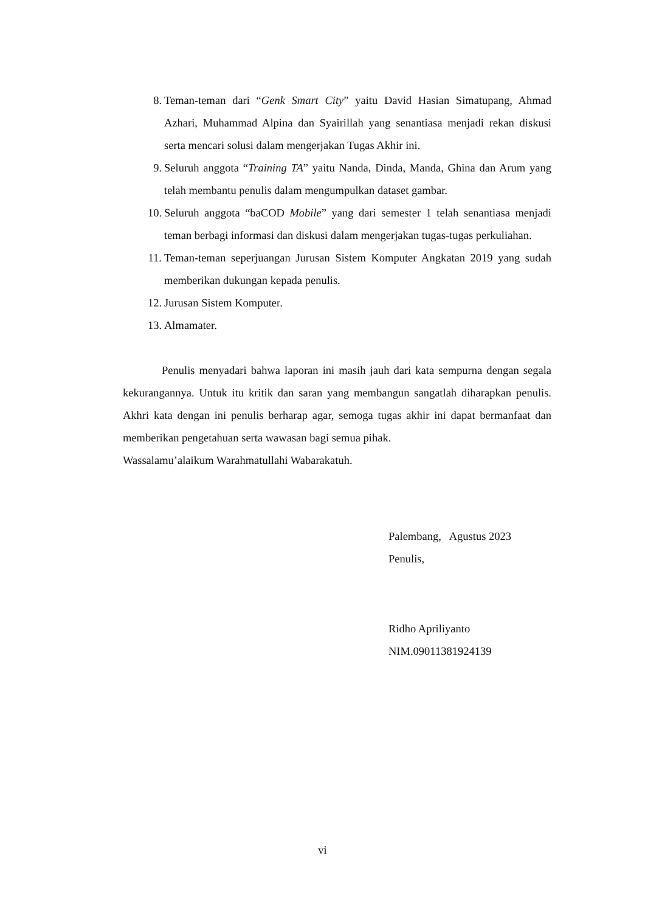8. Teman-teman dari “Genk Smart City” yaitu David Hasian Simatupang, Ahmad Azhari, Muhammad Alpina dan Syairillah yang senantiasa menjadi rekan diskusi serta mencari solusi dalam mengerjakan Tugas Akhir ini.
9. Seluruh anggota “Training TA” yaitu Nanda, Dinda, Manda, Ghina dan Arum yang telah membantu penulis dalam mengumpulkan dataset gambar.
10. Seluruh anggota “baCOD Mobile” yang dari semester 1 telah senantiasa menjadi teman berbagi informasi dan diskusi dalam mengerjakan tugas-tugas perkuliahan.
11. Teman-teman seperjuangan Jurusan Sistem Komputer Angkatan 2019 yang sudah memberikan dukungan kepada penulis.
12. Jurusan Sistem Komputer.
13. Almamater.
Penulis menyadari bahwa laporan ini masih jauh dari kata sempurna dengan segala kekurangannya. Untuk itu kritik dan saran yang membangun sangatlah diharapkan penulis. Akhri kata dengan ini penulis berharap agar, semoga tugas akhir ini dapat bermanfaat dan memberikan pengetahuan serta wawasan bagi semua pihak.
Wassalamu’alaikum Warahmatullahi Wabarakatuh.
Palembang, Agustus 2023
Penulis,
Ridho Apriliyanto
NIM.09011381924139
vi